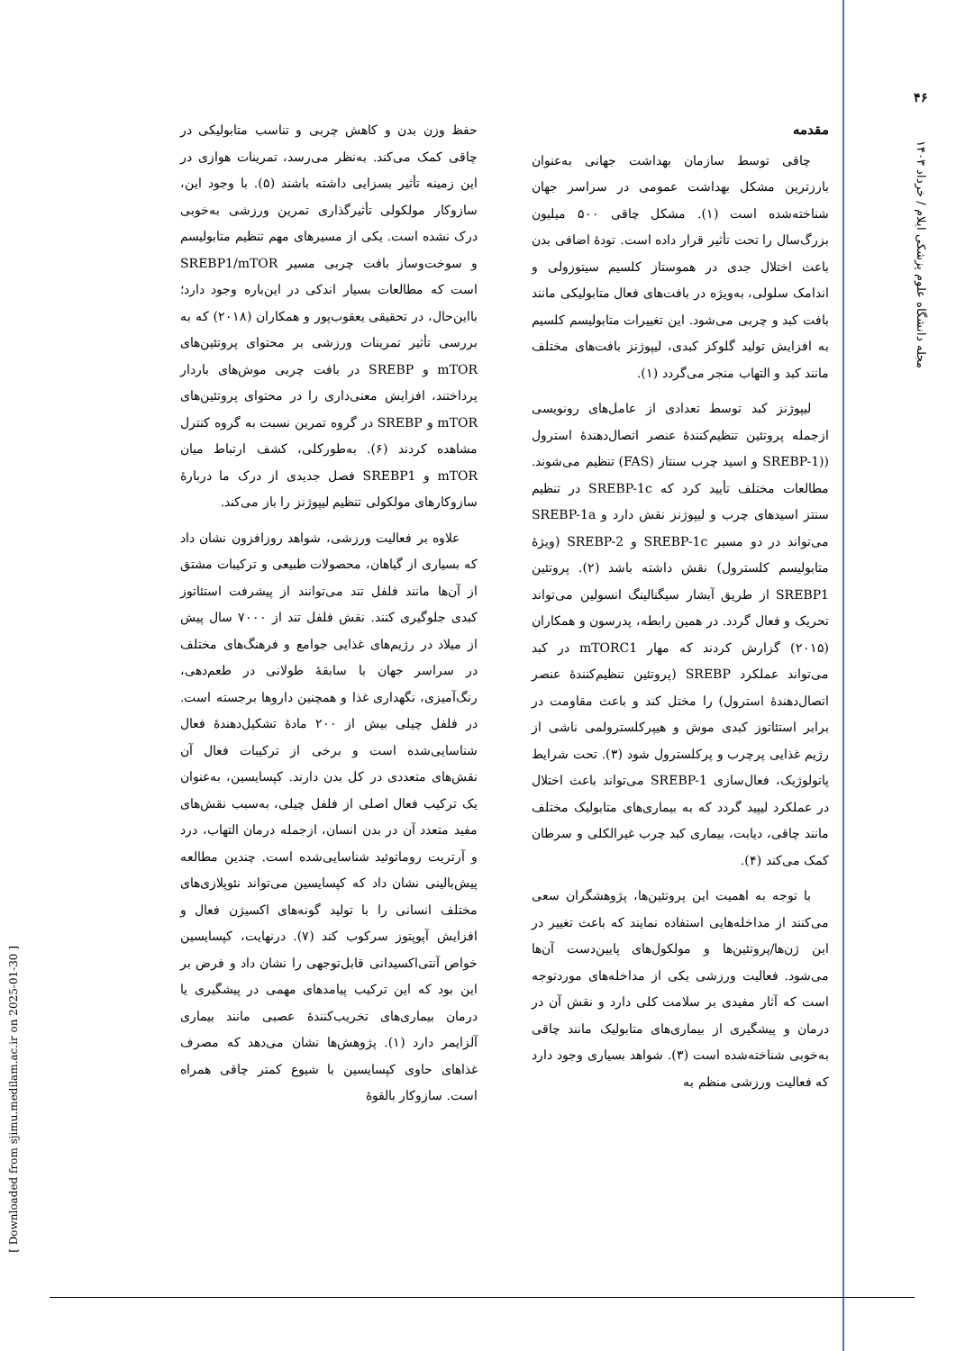۴۶
مجله دانشگاه علوم پزشکی ایلام / خرداد ۱۴۰۳
[ Downloaded from sjimu.medilam.ac.ir on 2025-01-30 ]
مقدمه
چاقی توسط سازمان بهداشت جهانی به‌عنوان بارزترین مشکل بهداشت عمومی در سراسر جهان شناخته‌شده است (۱). مشکل چاقی ۵۰۰ میلیون بزرگ‌سال را تحت تأثیر قرار داده است. تودهٔ اضافی بدن باعث اختلال جدی در هموستاز کلسیم سیتوزولی و اندامک سلولی، به‌ویژه در بافت‌های فعال متابولیکی مانند بافت کبد و چربی می‌شود. این تغییرات متابولیسم کلسیم به افزایش تولید گلوکز کبدی، لیپوژنز بافت‌های مختلف مانند کبد و التهاب منجر می‌گردد (۱).
لیپوژنز کبد توسط تعدادی از عامل‌های رونویسی ازجمله پروتئین تنظیم‌کنندهٔ عنصر اتصال‌دهندهٔ استرول ((SREBP-1 و اسید چرب سنتاز (FAS) تنظیم می‌شوند. مطالعات مختلف تأیید کرد که SREBP-1c در تنظیم سنتز اسیدهای چرب و لیپوژنز نقش دارد و SREBP-1a می‌تواند در دو مسیر SREBP-1c و SREBP-2 (ویژهٔ متابولیسم کلسترول) نقش داشته باشد (۲). پروتئین SREBP1 از طریق آبشار سیگنالینگ انسولین می‌تواند تحریک و فعال گردد. در همین رابطه، پدرسون و همکاران (۲۰۱۵) گزارش کردند که مهار mTORC1 در کبد می‌تواند عملکرد SREBP (پروتئین تنظیم‌کنندهٔ عنصر اتصال‌دهندهٔ استرول) را مختل کند و باعث مقاومت در برابر استئاتوز کبدی موش و هیپرکلسترولمی ناشی از رژیم غذایی پرچرب و پرکلسترول شود (۳). تحت شرایط پاتولوژیک، فعال‌سازی SREBP-1 می‌تواند باعث اختلال در عملکرد لیپید گردد که به بیماری‌های متابولیک مختلف مانند چاقی، دیابت، بیماری کبد چرب غیرالکلی و سرطان کمک می‌کند (۴).
با توجه به اهمیت این پروتئین‌ها، پژوهشگران سعی می‌کنند از مداخله‌هایی استفاده نمایند که باعث تغییر در این ژن‌ها/پروتئین‌ها و مولکول‌های پایین‌دست آن‌ها می‌شود. فعالیت ورزشی یکی از مداخله‌های موردتوجه است که آثار مفیدی بر سلامت کلی دارد و نقش آن در درمان و پیشگیری از بیماری‌های متابولیک مانند چاقی به‌خوبی شناخته‌شده است (۳). شواهد بسیاری وجود دارد که فعالیت ورزشی منظم به
حفظ وزن بدن و کاهش چربی و تناسب متابولیکی در چاقی کمک می‌کند. به‌نظر می‌رسد، تمرینات هوازی در این زمینه تأثیر بسزایی داشته باشند (۵). با وجود این، سازوکار مولکولی تأثیرگذاری تمرین ورزشی به‌خوبی درک نشده است. یکی از مسیرهای مهم تنظیم متابولیسم و سوخت‌وساز بافت چربی مسیر SREBP1/mTOR است که مطالعات بسیار اندکی در این‌باره وجود دارد؛ بااین‌حال، در تحقیقی یعقوب‌پور و همکاران (۲۰۱۸) که به بررسی تأثیر تمرینات ورزشی بر محتوای پروتئین‌های mTOR و SREBP در بافت چربی موش‌های باردار پرداختند، افزایش معنی‌داری را در محتوای پروتئین‌های mTOR و SREBP در گروه تمرین نسبت به گروه کنترل مشاهده کردند (۶). به‌طورکلی، کشف ارتباط میان mTOR و SREBP1 فصل جدیدی از درک ما دربارهٔ سازوکارهای مولکولی تنظیم لیپوژنز را باز می‌کند.
علاوه بر فعالیت ورزشی، شواهد روزافزون نشان داد که بسیاری از گیاهان، محصولات طبیعی و ترکیبات مشتق از آن‌ها مانند فلفل تند می‌توانند از پیشرفت استئاتوز کبدی جلوگیری کنند. نقش فلفل تند از ۷۰۰۰ سال پیش از میلاد در رژیم‌های غذایی جوامع و فرهنگ‌های مختلف در سراسر جهان با سابقهٔ طولانی در طعم‌دهی، رنگ‌آمیزی، نگهداری غذا و همچنین داروها برجسته است. در فلفل چیلی بیش از ۲۰۰ مادهٔ تشکیل‌دهندهٔ فعال شناسایی‌شده است و برخی از ترکیبات فعال آن نقش‌های متعددی در کل بدن دارند. کپسایسین، به‌عنوان یک ترکیب فعال اصلی از فلفل چیلی، به‌سبب نقش‌های مفید متعدد آن در بدن انسان، ازجمله درمان التهاب، درد و آرتریت روماتوئید شناسایی‌شده است. چندین مطالعه پیش‌بالینی نشان داد که کپسایسین می‌تواند نئوپلازی‌های مختلف انسانی را با تولید گونه‌های اکسیژن فعال و افزایش آپوپتوز سرکوب کند (۷). درنهایت، کپسایسین خواص آنتی‌اکسیدانی قابل‌توجهی را نشان داد و فرض بر این بود که این ترکیب پیامدهای مهمی در پیشگیری یا درمان بیماری‌های تخریب‌کنندهٔ عصبی مانند بیماری آلزایمر دارد (۱). پژوهش‌ها نشان می‌دهد که مصرف غذاهای حاوی کپسایسین با شیوع کمتر چاقی همراه است. سازوکار بالقوهٔ